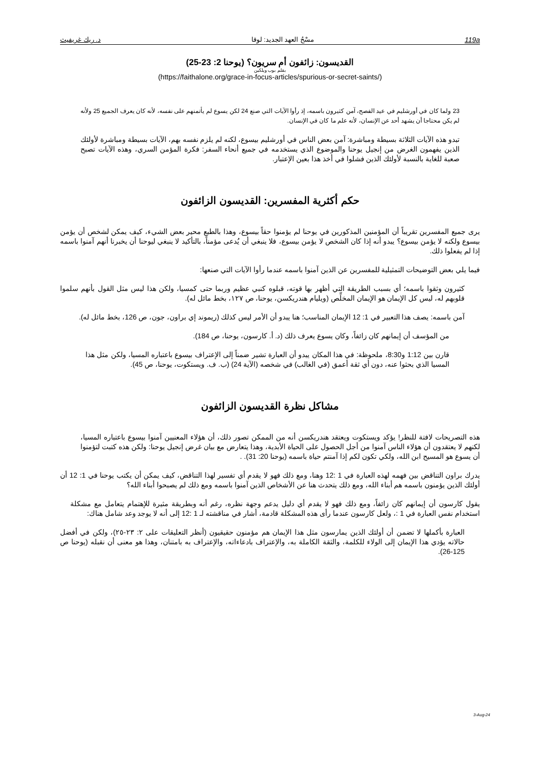د. ريك غريفيث مسْحُ العهد الجديد: لوقا 119a
القديسون: زائفون أم سريون؟ (يوحنا 2: 23-25)
بقلم بوب ويلكين
(https://faithalone.org/grace-in-focus-articles/spurious-or-secret-saints/)
23 ولما كان في أورشليم في عيد الفصح، آمن كثيرون باسمه، إذ رأوا الآيات التي صنع 24 لكن يسوع لم يأتمنهم على نفسه، لأنه كان يعرف الجميع 25 ولأنه لم يكن محتاجا أن يشهد أحد عن الإنسان، لأنه علم ما كان في الإنسان.
تبدو هذه الآيات الثلاثة بسيطة ومباشرة: آمن بعض الناس في أورشليم بيسوع، لكنه لم يلزم نفسه بهم، الآيات بسيطة ومباشرة لأولئك الذين يفهمون الغرض من إنجيل يوحنا والموضوع الذي يستخدمه في جميع أنحاء السفر: فكرة المؤمن السري، وهذه الآيات تصبح صعبة للغاية بالنسبة لأولئك الذين فشلوا في أخذ هذا بعين الإعتبار.
حكم أكثرية المفسرين: القديسون الزائفون
يرى جميع المفسرين تقريباً أن المؤمنين المذكورين في يوحنا لم يؤمنوا حقاً بيسوع، وهذا بالطبع محير بعض الشيء، كيف يمكن لشخص أن يؤمن بيسوع ولكنه لا يؤمن بيسوع؟ يبدو أنه إذا كان الشخص لا يؤمن بيسوع، فلا ينبغي أن يُدعى مؤمناً، بالتأكيد لا ينبغي ليوحنا أن يخبرنا أنهم آمنوا باسمه إذا لم يفعلوا ذلك.
فيما يلي بعض التوضيحات التمثيلية للمفسرين عن الذين آمنوا باسمه عندما رأوا الآيات التي صنعها:
كثيرون وثقوا باسمه؛ أي بسبب الطريقة التي أظهر بها قوته، قبلوه كنبي عظيم وربما حتى كمسيا، ولكن هذا ليس مثل القول بأنهم سلموا قلوبهم له، ليس كل الإيمان هو الإيمان المخلِّص (ويليام هندريكسن، يوحنا، ص ١٢٧، بخط مائل له).
آمن باسمه: يصف هذا التعبير في 1: 12 الإيمان المناسب؛ هنا يبدو أن الأمر ليس كذلك (ريموند إي براون، جون، ص 126، بخط مائل له).
من المؤسف أن إيمانهم كان زائفاً، وكان يسوع يعرف ذلك (د. أ. كارسون، يوحنا، ص 184).
قارن بين 1:12 و8:30، ملحوظة: في هذا المكان يبدو أن العبارة تشير ضمناً إلى الإعتراف بيسوع باعتباره المسيا، ولكن مثل هذا المسيا الذي بحثوا عنه، دون أي ثقة أعمق (في الغالب) في شخصه (الآية 24) (ب. ف. ويستكوت، يوحنا، ص 45).
مشاكل نظرة القديسون الزائفون
هذه التصريحات لافتة للنظر! يؤكد ويستكوت ويعتقد هندريكسن أنه من الممكن تصور ذلك، أن هؤلاء المعنيين آمنوا بيسوع باعتباره المسيا، لكنهم لا يعتقدون أن هؤلاء الناس آمنوا من أجل الحصول على الحياة الأبدية، وهذا يتعارض مع بيان غرض إنجيل يوحنا: ولكن هذه كتبت لتؤمنوا أن يسوع هو المسيح ابن الله، ولكي تكون لكم إذا آمنتم حياة باسمه (يوحنا 20: 31). .
يدرك براون التناقض بين فهمه لهذه العبارة في 1 :12 وهنا، ومع ذلك فهو لا يقدم أي تفسير لهذا التناقض، كيف يمكن أن يكتب يوحنا في 1: 12 أن أولئك الذين يؤمنون باسمه هم أبناء الله، ومع ذلك يتحدث هنا عن الأشخاص الذين آمنوا باسمه ومع ذلك لم يصبحوا أبناء الله؟
يقول كارسون أن إيمانهم كان زائفاً، ومع ذلك فهو لا يقدم أي دليل يدعم وجهة نظره، رغم أنه وبطريقة مثيرة للإهتمام يتعامل مع مشكلة استخدام نفس العبارة في 1 :، ولعل كارسون عندما رأى هذه المشكلة قادمة، أشار في مناقشته لـ 1 :12 إلى أنه لا يوجد وعد شامل هناك:
العبارة بأكملها لا تضمن أن أولئك الذين يمارسون مثل هذا الإيمان هم مؤمنون حقيقيون (أنظر التعليقات على ٢: ٢٣-٢٥)، ولكن في أفضل حالاته يؤدي هذا الإيمان إلى الولاء للكلمة، والثقة الكاملة به، والإعتراف بادعاءاته، والإعتراف به بامتنان، وهذا هو معنى أن نقبله (يوحنا ص 125-26).
3-Aug-24